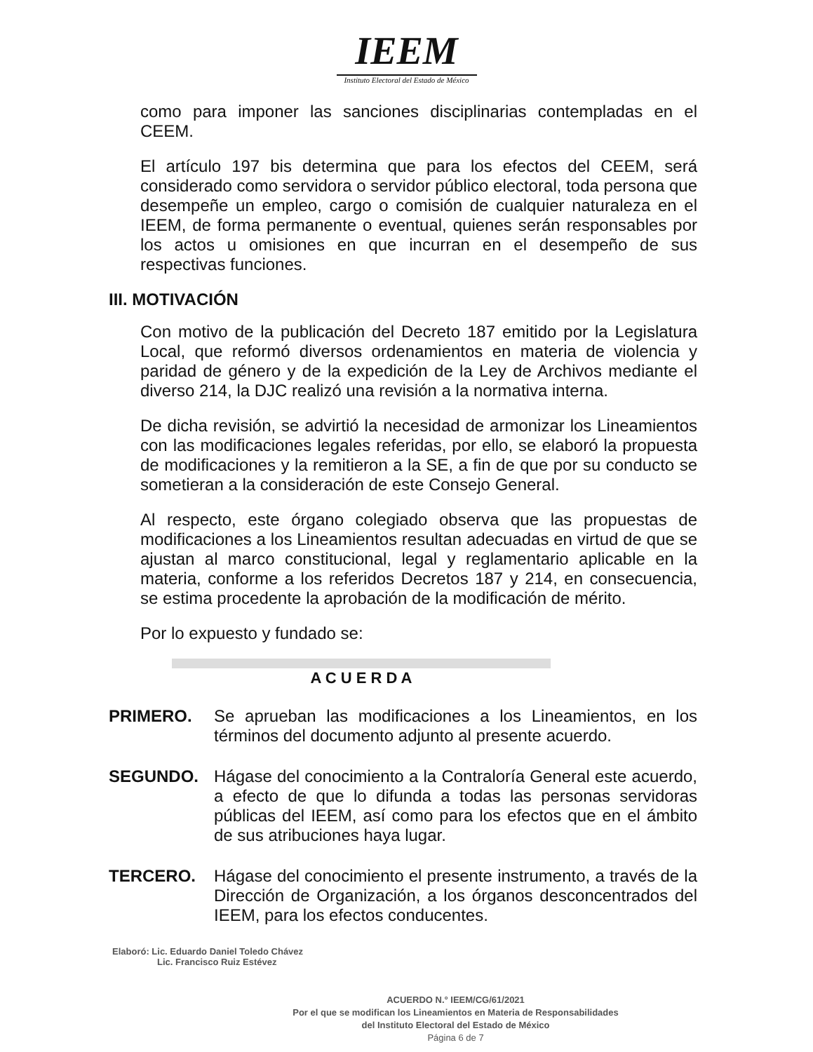IEEM
Instituto Electoral del Estado de México
como para imponer las sanciones disciplinarias contempladas en el CEEM.
El artículo 197 bis determina que para los efectos del CEEM, será considerado como servidora o servidor público electoral, toda persona que desempeñe un empleo, cargo o comisión de cualquier naturaleza en el IEEM, de forma permanente o eventual, quienes serán responsables por los actos u omisiones en que incurran en el desempeño de sus respectivas funciones.
III. MOTIVACIÓN
Con motivo de la publicación del Decreto 187 emitido por la Legislatura Local, que reformó diversos ordenamientos en materia de violencia y paridad de género y de la expedición de la Ley de Archivos mediante el diverso 214, la DJC realizó una revisión a la normativa interna.
De dicha revisión, se advirtió la necesidad de armonizar los Lineamientos con las modificaciones legales referidas, por ello, se elaboró la propuesta de modificaciones y la remitieron a la SE, a fin de que por su conducto se sometieran a la consideración de este Consejo General.
Al respecto, este órgano colegiado observa que las propuestas de modificaciones a los Lineamientos resultan adecuadas en virtud de que se ajustan al marco constitucional, legal y reglamentario aplicable en la materia, conforme a los referidos Decretos 187 y 214, en consecuencia, se estima procedente la aprobación de la modificación de mérito.
Por lo expuesto y fundado se:
A C U E R D A
PRIMERO. Se aprueban las modificaciones a los Lineamientos, en los términos del documento adjunto al presente acuerdo.
SEGUNDO. Hágase del conocimiento a la Contraloría General este acuerdo, a efecto de que lo difunda a todas las personas servidoras públicas del IEEM, así como para los efectos que en el ámbito de sus atribuciones haya lugar.
TERCERO. Hágase del conocimiento el presente instrumento, a través de la Dirección de Organización, a los órganos desconcentrados del IEEM, para los efectos conducentes.
Elaboró: Lic. Eduardo Daniel Toledo Chávez
Lic. Francisco Ruiz Estévez
ACUERDO N.° IEEM/CG/61/2021
Por el que se modifican los Lineamientos en Materia de Responsabilidades
del Instituto Electoral del Estado de México
Página 6 de 7